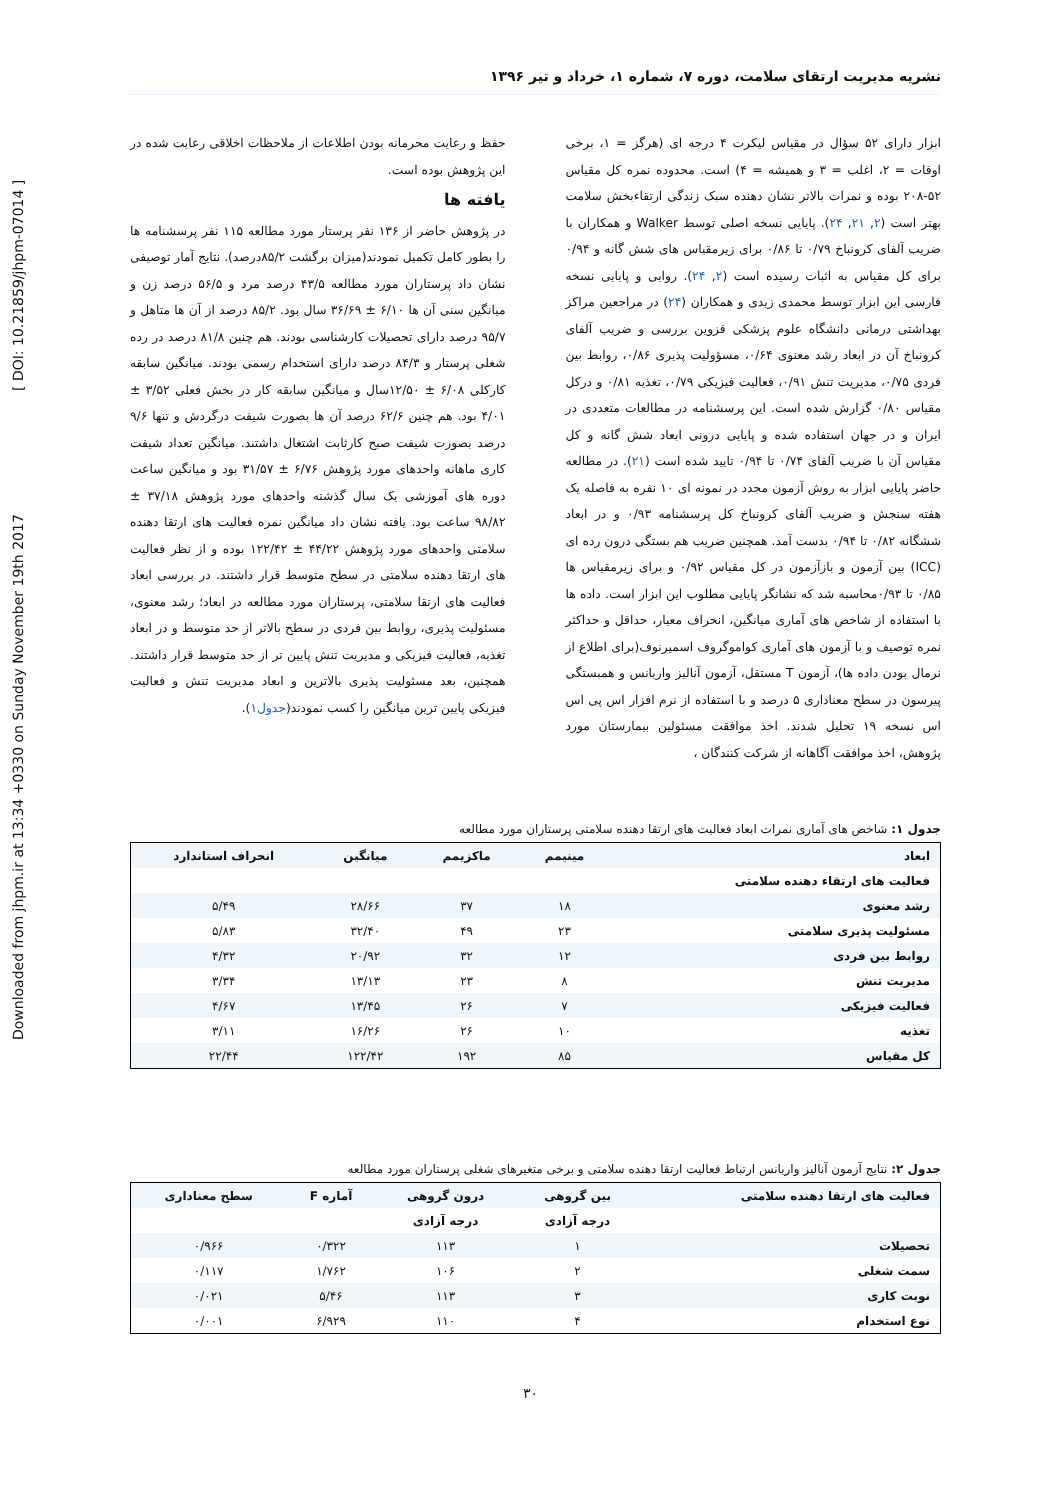Downloaded from jhpm.ir at 13:34 +0330 on Sunday November 19th 2017 [ DOI: 10.21859/jhpm-07014 ]
نشریه مدیریت ارتقای سلامت، دوره ۷، شماره ۱، خرداد و تیر ۱۳۹۶
ابزار دارای ۵۲ سؤال در مقیاس لیکرت ۴ درجه ای (هرگز = ۱، برخی اوقات = ۲، اغلب = ۳ و همیشه = ۴) است. محدوده نمره کل مقیاس ۵۲-۲۰۸ بوده و نمرات بالاتر نشان دهنده سبک زندگی ارتقاءبخش سلامت بهتر است (۲, ۲۱, ۲۴). پایایی نسخه اصلی توسط Walker و همکاران با ضریب آلفای کرونباخ ۰/۷۹ تا ۰/۸۶ برای زیرمقیاس های شش گانه و ۰/۹۴ برای کل مقیاس به اثبات رسیده است (۲, ۲۴). روایی و پایایی نسخه فارسی این ابزار توسط محمدی زیدی و همکاران (۲۴) در مراجعین مراکز بهداشتی درمانی دانشگاه علوم پزشکی قزوین بررسی و ضریب آلفای کرونباخ آن در ابعاد رشد معنوی ۰/۶۴، مسؤولیت پذیری ۰/۸۶، روابط بین فردی ۰/۷۵، مدیریت تنش ۰/۹۱، فعالیت فیزیکی ۰/۷۹، تغذیه ۰/۸۱ و درکل مقیاس ۰/۸۰ گزارش شده است. این پرسشنامه در مطالعات متعددی در ایران و در جهان استفاده شده و پایایی درونی ابعاد شش گانه و کل مقیاس آن با ضریب آلفای ۰/۷۴ تا ۰/۹۴ تایید شده است (۲۱). در مطالعه حاضر پایایی ابزار به روش آزمون مجدد در نمونه ای ۱۰ نفره به فاصله یک هفته سنجش و ضریب آلفای کرونباخ کل پرسشنامه ۰/۹۳ و در ابعاد ششگانه ۰/۸۲ تا ۰/۹۴ بدست آمد. همچنین ضریب هم بستگی درون رده ای (ICC) بین آزمون و بازآزمون در کل مقیاس ۰/۹۲ و برای زیرمقیاس ها ۰/۸۵ تا ۰/۹۳محاسبه شد که نشانگر پایایی مطلوب این ابزار است. داده ها با استفاده از شاخص های آماری میانگین، انحراف معیار، حداقل و حداکثر نمره توصیف و با آزمون های آماری کواموگروف اسمیرنوف(برای اطلاع از نرمال بودن داده ها)، آزمون T مستقل، آزمون آنالیز واریانس و همبستگی پیرسون در سطح معناداری ۵ درصد و با استفاده از نرم افزار اس پی اس اس نسخه ۱۹ تحلیل شدند. اخذ موافقت مسئولین بیمارستان مورد پژوهش، اخذ موافقت آگاهانه از شرکت کنندگان ،
حفظ و رعایت محرمانه بودن اطلاعات از ملاحظات اخلاقی رعایت شده در این پژوهش بوده است.
یافته ها
در پژوهش حاضر از ۱۳۶ نفر پرستار مورد مطالعه ۱۱۵ نفر پرسشنامه ها را بطور کامل تکمیل نمودند(میزان برگشت ۸۵/۲درصد). نتایج آمار توصیفی نشان داد پرستاران مورد مطالعه ۴۳/۵ درصد مرد و ۵۶/۵ درصد زن و میانگین سنی آن ها ۶/۱۰ ± ۳۶/۶۹ سال بود. ۸۵/۲ درصد از آن ها متاهل و ۹۵/۷ درصد دارای تحصیلات کارشناسی بودند. هم چنین ۸۱/۸ درصد در رده شغلی پرستار و ۸۴/۳ درصد دارای استخدام رسمی بودند. میانگین سابقه کارکلی ۶/۰۸ ± ۱۲/۵۰سال و میانگین سابقه کار در بخش فعلی ۳/۵۲ ± ۴/۰۱ بود. هم چنین ۶۲/۶ درصد آن ها بصورت شیفت درگردش و تنها ۹/۶ درصد بصورت شیفت صبح کارثابت اشتغال داشتند. میانگین تعداد شیفت کاری ماهانه واحدهای مورد پژوهش ۶/۷۶ ± ۳۱/۵۷ بود و میانگین ساعت دوره های آموزشی یک سال گذشته واحدهای مورد پژوهش ۳۷/۱۸ ± ۹۸/۸۲ ساعت بود. یافته نشان داد میانگین نمره فعالیت های ارتقا دهنده سلامتی واحدهای مورد پژوهش ۴۴/۲۲ ± ۱۲۲/۴۲ بوده و از نظر فعالیت های ارتقا دهنده سلامتی در سطح متوسط قرار داشتند. در بررسی ابعاد فعالیت های ارتقا سلامتی، پرستاران مورد مطالعه در ابعاد؛ رشد معنوی، مسئولیت پذیری، روابط بین فردی در سطح بالاتر از حد متوسط و در ابعاد تغذیه، فعالیت فیزیکی و مدیریت تنش پایین تر از حد متوسط قرار داشتند. همچنین، بعد مسئولیت پذیری بالاترین و ابعاد مدیریت تنش و فعالیت فیزیکی پایین ترین میانگین را کسب نمودند(جدول۱).
جدول ۱: شاخص های آماری نمرات ابعاد فعالیت های ارتقا دهنده سلامتی پرستاران مورد مطالعه
| ابعاد | مینیمم | ماکزیمم | میانگین | انحراف استاندارد |
| --- | --- | --- | --- | --- |
| فعالیت های ارتقاء دهنده سلامتی | | | | |
| رشد معنوی | ۱۸ | ۳۷ | ۲۸/۶۶ | ۵/۴۹ |
| مسئولیت پذیری سلامتی | ۲۳ | ۴۹ | ۳۲/۴۰ | ۵/۸۳ |
| روابط بین فردی | ۱۲ | ۳۲ | ۲۰/۹۲ | ۴/۳۲ |
| مدیریت تنش | ۸ | ۲۳ | ۱۳/۱۳ | ۳/۳۴ |
| فعالیت فیزیکی | ۷ | ۲۶ | ۱۳/۴۵ | ۴/۶۷ |
| تغذیه | ۱۰ | ۲۶ | ۱۶/۲۶ | ۳/۱۱ |
| کل مقیاس | ۸۵ | ۱۹۲ | ۱۲۲/۴۲ | ۲۲/۴۴ |
جدول ۲: نتایج آزمون آنالیز واریانس ارتباط فعالیت ارتقا دهنده سلامتی و برخی متغیرهای شغلی پرستاران مورد مطالعه
| فعالیت های ارتقا دهنده سلامتی | بین گروهی | درون گروهی | آماره F | سطح معناداری |
| --- | --- | --- | --- | --- |
| | درجه آزادی | درجه آزادی | | |
| تحصیلات | ۱ | ۱۱۳ | ۰/۳۲۲ | ۰/۹۶۶ |
| سمت شغلی | ۲ | ۱۰۶ | ۱/۷۶۲ | ۰/۱۱۷ |
| نوبت کاری | ۳ | ۱۱۳ | ۵/۴۶ | ۰/۰۲۱ |
| نوع استخدام | ۴ | ۱۱۰ | ۶/۹۲۹ | ۰/۰۰۱ |
۳۰